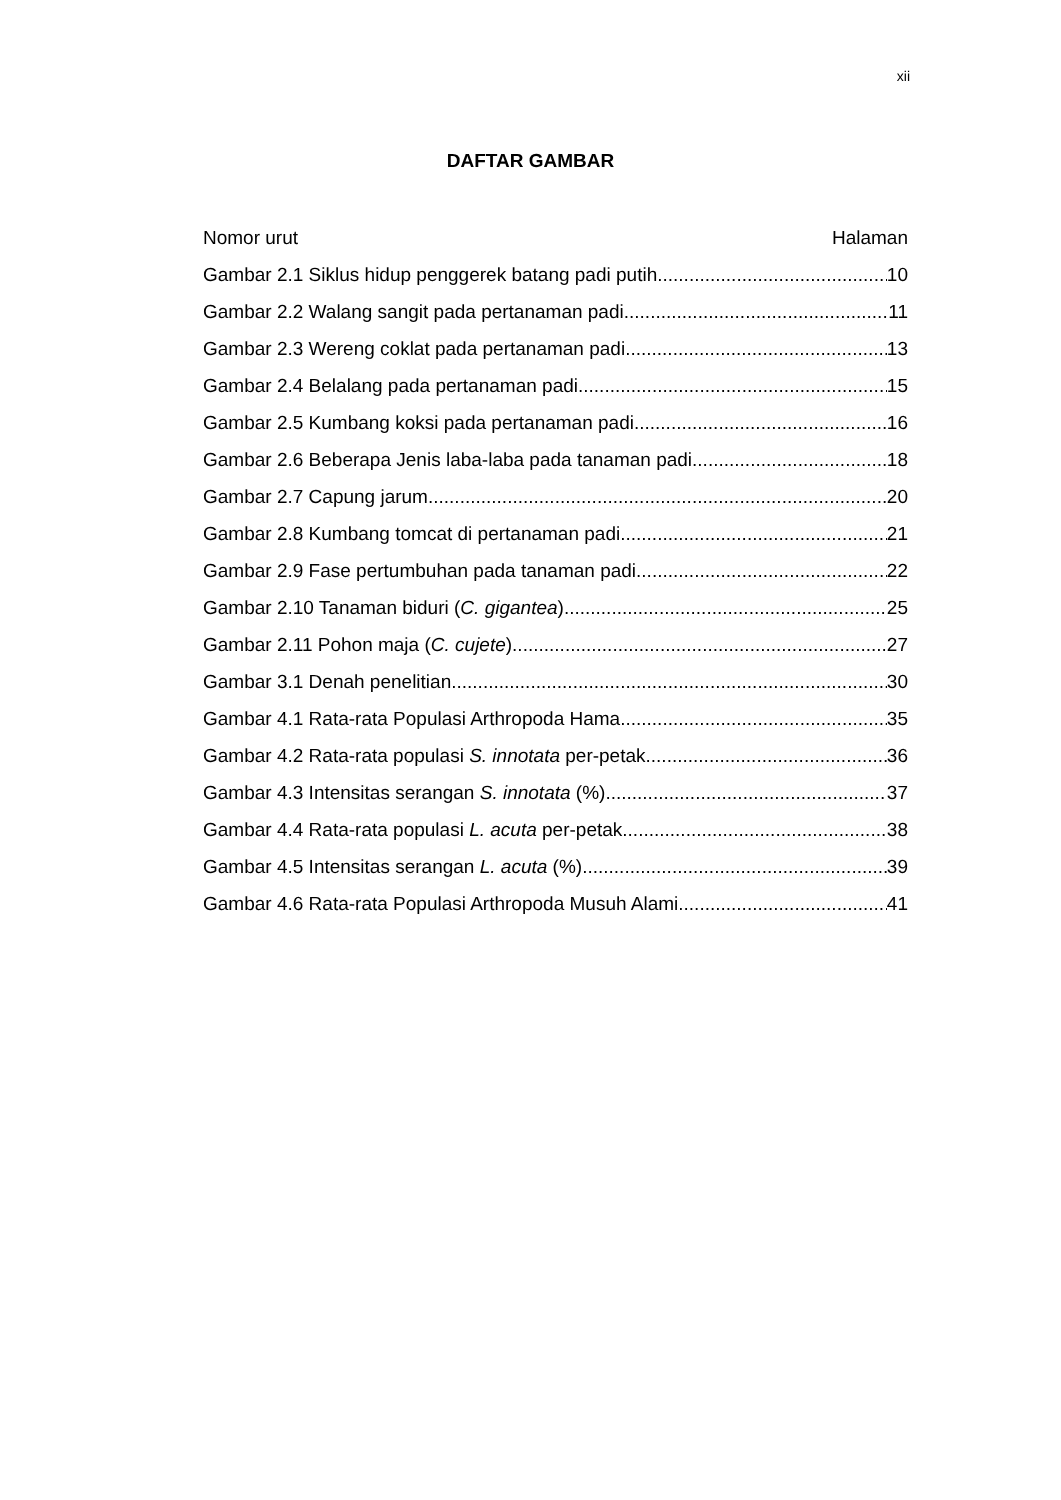xii
DAFTAR GAMBAR
Nomor urut Halaman
Gambar 2.1 Siklus hidup penggerek batang padi putih 10
Gambar 2.2 Walang sangit pada pertanaman padi 11
Gambar 2.3 Wereng coklat pada pertanaman padi 13
Gambar 2.4 Belalang pada pertanaman padi 15
Gambar 2.5 Kumbang koksi pada pertanaman padi 16
Gambar 2.6 Beberapa Jenis laba-laba pada tanaman padi 18
Gambar 2.7 Capung jarum 20
Gambar 2.8 Kumbang tomcat di pertanaman padi 21
Gambar 2.9 Fase pertumbuhan pada tanaman padi 22
Gambar 2.10 Tanaman biduri (C. gigantea) 25
Gambar 2.11 Pohon maja (C. cujete) 27
Gambar 3.1 Denah penelitian 30
Gambar 4.1 Rata-rata Populasi Arthropoda Hama 35
Gambar 4.2 Rata-rata populasi S. innotata per-petak 36
Gambar 4.3 Intensitas serangan S. innotata (%) 37
Gambar 4.4 Rata-rata populasi L. acuta per-petak 38
Gambar 4.5 Intensitas serangan L. acuta (%) 39
Gambar 4.6 Rata-rata Populasi Arthropoda Musuh Alami 41